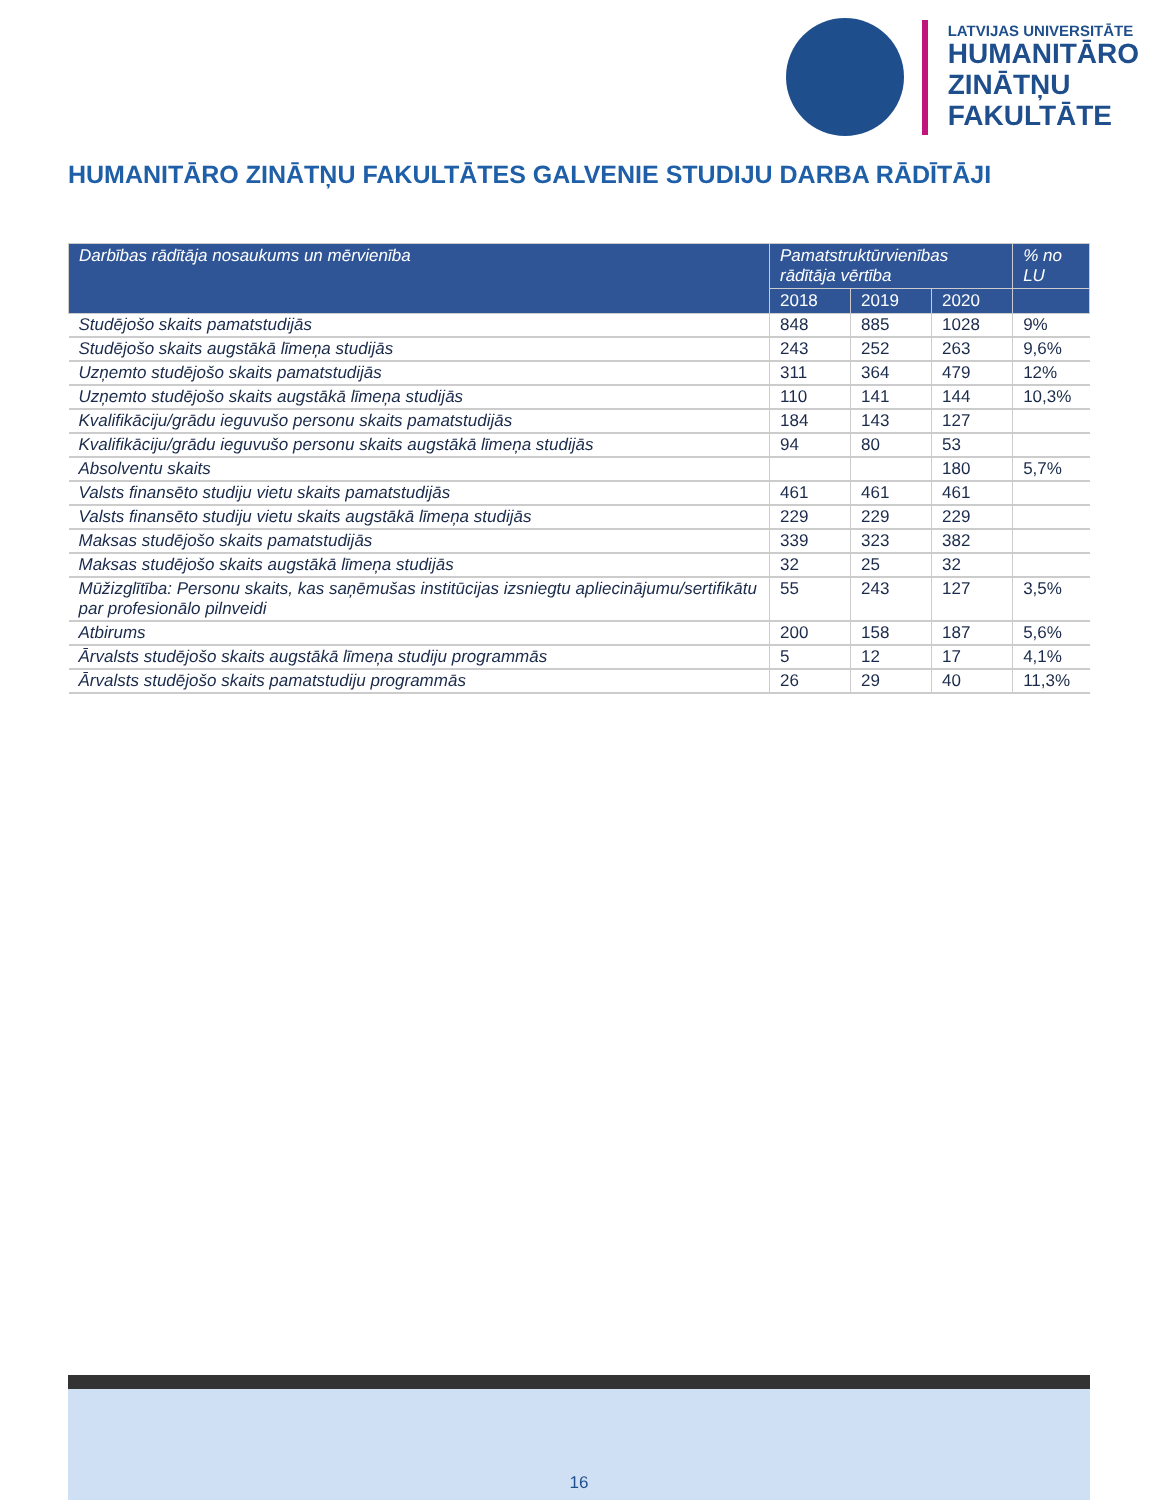LATVIJAS UNIVERSITĀTE
HUMANITĀRO
ZINĀTŅU
FAKULTĀTE
HUMANITĀRO ZINĀTŅU FAKULTĀTES GALVENIE STUDIJU DARBA RĀDĪTĀJI
| Darbības rādītāja nosaukums un mērvienība | Pamatstruktūrvienības rādītāja vērtība | | | % no LU |
| --- | --- | --- | --- | --- |
| | 2018 | 2019 | 2020 | |
| Studējošo skaits pamatstudijās | 848 | 885 | 1028 | 9% |
| Studējošo skaits augstākā līmeņa studijās | 243 | 252 | 263 | 9,6% |
| Uzņemto studējošo skaits pamatstudijās | 311 | 364 | 479 | 12% |
| Uzņemto studējošo skaits augstākā līmeņa studijās | 110 | 141 | 144 | 10,3% |
| Kvalifikāciju/grādu ieguvušo personu skaits pamatstudijās | 184 | 143 | 127 | |
| Kvalifikāciju/grādu ieguvušo personu skaits augstākā līmeņa studijās | 94 | 80 | 53 | |
| Absolventu skaits | | | 180 | 5,7% |
| Valsts finansēto studiju vietu skaits pamatstudijās | 461 | 461 | 461 | |
| Valsts finansēto studiju vietu skaits augstākā līmeņa studijās | 229 | 229 | 229 | |
| Maksas studējošo skaits pamatstudijās | 339 | 323 | 382 | |
| Maksas studējošo skaits augstākā līmeņa studijās | 32 | 25 | 32 | |
| Mūžizglītība: Personu skaits, kas saņēmušas institūcijas izsniegtu apliecinājumu/sertifikātu par profesionālo pilnveidi | 55 | 243 | 127 | 3,5% |
| Atbirums | 200 | 158 | 187 | 5,6% |
| Ārvalsts studējošo skaits augstākā līmeņa studiju programmās | 5 | 12 | 17 | 4,1% |
| Ārvalsts studējošo skaits pamatstudiju programmās | 26 | 29 | 40 | 11,3% |
16